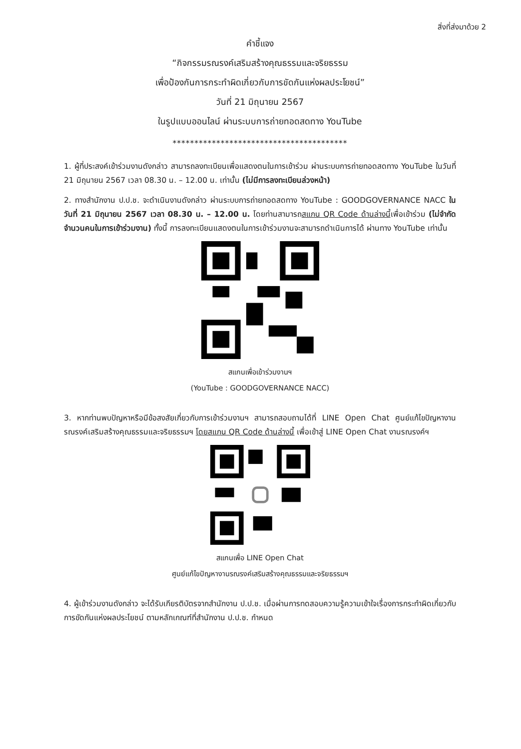สิ่งที่ส่งมาด้วย 2
คำชี้แจง
“กิจกรรมรณรงค์เสริมสร้างคุณธรรมและจริยธรรม
เพื่อป้องกันการกระทำผิดเกี่ยวกับการขัดกันแห่งผลประโยชน์”
วันที่ 21 มิถุนายน 2567
ในรูปแบบออนไลน์ ผ่านระบบการถ่ายทอดสดทาง YouTube
****************************************
1. ผู้ที่ประสงค์เข้าร่วมงานดังกล่าว สามารถลงทะเบียนเพื่อแสดงตนในการเข้าร่วม ผ่านระบบการถ่ายทอดสดทาง YouTube ในวันที่ 21 มิถุนายน 2567 เวลา 08.30 น. – 12.00 น. เท่านั้น (ไม่มีการลงทะเบียนล่วงหน้า)
2. ทางสำนักงาน ป.ป.ช. จะดำเนินงานดังกล่าว ผ่านระบบการถ่ายทอดสดทาง YouTube : GOODGOVERNANCE NACC ในวันที่ 21 มิถุนายน 2567 เวลา 08.30 น. – 12.00 น. โดยท่านสามารถสแกน QR Code ด้านล่างนี้เพื่อเข้าร่วม (ไม่จำกัดจำนวนคนในการเข้าร่วมงาน) ทั้งนี้ การลงทะเบียนแสดงตนในการเข้าร่วมงานจะสามารถดำเนินการได้ ผ่านทาง YouTube เท่านั้น
สแกนเพื่อเข้าร่วมงานฯ
(YouTube : GOODGOVERNANCE NACC)
3. หากท่านพบปัญหาหรือมีข้อสงสัยเกี่ยวกับการเข้าร่วมงานฯ สามารถสอบถามได้ที่ LINE Open Chat ศูนย์แก้ไขปัญหางานรณรงค์เสริมสร้างคุณธรรมและจริยธรรมฯ โดยสแกน QR Code ด้านล่างนี้ เพื่อเข้าสู่ LINE Open Chat งานรณรงค์ฯ
สแกนเพื่อ LINE Open Chat
ศูนย์แก้ไขปัญหางานรณรงค์เสริมสร้างคุณธรรมและจริยธรรมฯ
4. ผู้เข้าร่วมงานดังกล่าว จะได้รับเกียรติบัตรจากสำนักงาน ป.ป.ช. เมื่อผ่านการทดสอบความรู้ความเข้าใจเรื่องการกระทำผิดเกี่ยวกับการขัดกันแห่งผลประโยชน์ ตามหลักเกณฑ์ที่สำนักงาน ป.ป.ช. กำหนด